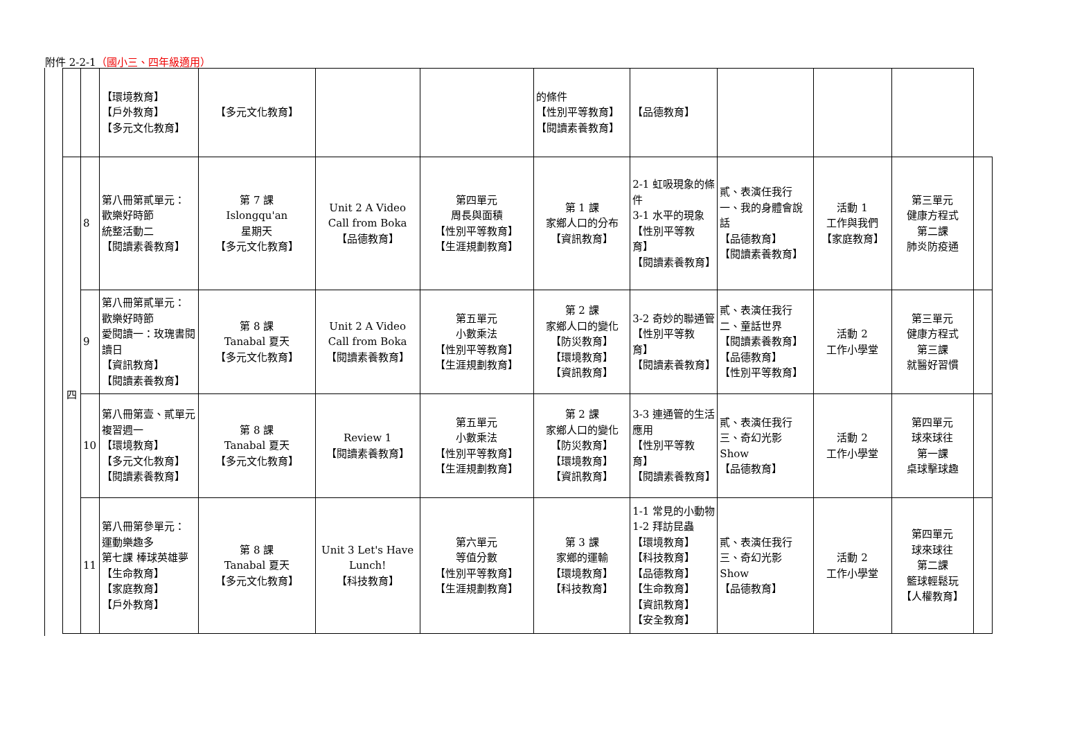附件 2-2-1（國小三、四年級適用）
| | | 【環境教育】 【戶外教育】 【多元文化教育】 | 【多元文化教育】 | | | 的條件 【性別平等教育】 【閱讀素養教育】 | 【品德教育】 | | | | |
| 四 | 8 | 第八冊第貳單元： 歡樂好時節 統整活動二 【閱讀素養教育】 | 第 7 課 Islongqu'an 星期天 【多元文化教育】 | Unit 2 A Video Call from Boka 【品德教育】 | 第四單元 周長與面積 【性別平等教育】 【生涯規劃教育】 | 第 1 課 家鄉人口的分布 【資訊教育】 | 2-1 虹吸現象的條件 3-1 水平的現象 【性別平等教育】 【閱讀素養教育】 | 貳、表演任我行 一、我的身體會說話 【品德教育】 【閱讀素養教育】 | 活動 1 工作與我們 【家庭教育】 | 第三單元 健康方程式 第二課 肺炎防疫通 | |
| | 9 | 第八冊第貳單元： 歡樂好時節 愛閱讀一：玫瑰書閱讀日 【資訊教育】 【閱讀素養教育】 | 第 8 課 Tanabal 夏天 【多元文化教育】 | Unit 2 A Video Call from Boka 【閱讀素養教育】 | 第五單元 小數乘法 【性別平等教育】 【生涯規劃教育】 | 第 2 課 家鄉人口的變化 【防災教育】 【環境教育】 【資訊教育】 | 3-2 奇妙的聯通管 【性別平等教育】 【閱讀素養教育】 | 貳、表演任我行 二、童話世界 【閱讀素養教育】 【品德教育】 【性別平等教育】 | 活動 2 工作小學堂 | 第三單元 健康方程式 第三課 就醫好習慣 | |
| | 10 | 第八冊第壹、貳單元 複習週一 【環境教育】 【多元文化教育】 【閱讀素養教育】 | 第 8 課 Tanabal 夏天 【多元文化教育】 | Review 1 【閱讀素養教育】 | 第五單元 小數乘法 【性別平等教育】 【生涯規劃教育】 | 第 2 課 家鄉人口的變化 【防災教育】 【環境教育】 【資訊教育】 | 3-3 連通管的生活應用 【性別平等教育】 【閱讀素養教育】 | 貳、表演任我行 三、奇幻光影 Show 【品德教育】 | 活動 2 工作小學堂 | 第四單元 球來球往 第一課 桌球擊球趣 | |
| | 11 | 第八冊第參單元： 運動樂趣多 第七課 棒球英雄夢 【生命教育】 【家庭教育】 【戶外教育】 | 第 8 課 Tanabal 夏天 【多元文化教育】 | Unit 3 Let's Have Lunch! 【科技教育】 | 第六單元 等值分數 【性別平等教育】 【生涯規劃教育】 | 第 3 課 家鄉的運輸 【環境教育】 【科技教育】 | 1-1 常見的小動物 1-2 拜訪昆蟲 【環境教育】 【科技教育】 【品德教育】 【生命教育】 【資訊教育】 【安全教育】 | 貳、表演任我行 三、奇幻光影 Show 【品德教育】 | 活動 2 工作小學堂 | 第四單元 球來球往 第二課 籃球輕鬆玩 【人權教育】 | |